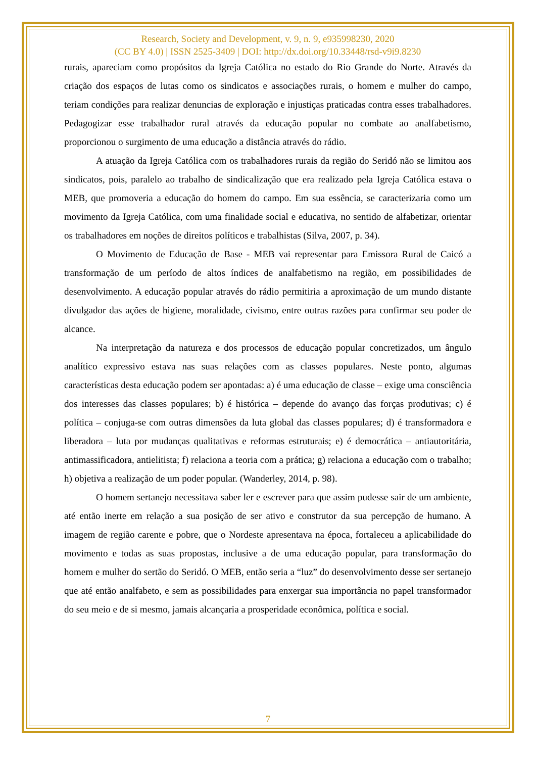Research, Society and Development, v. 9, n. 9, e935998230, 2020
(CC BY 4.0) | ISSN 2525-3409 | DOI: http://dx.doi.org/10.33448/rsd-v9i9.8230
rurais, apareciam como propósitos da Igreja Católica no estado do Rio Grande do Norte. Através da criação dos espaços de lutas como os sindicatos e associações rurais, o homem e mulher do campo, teriam condições para realizar denuncias de exploração e injustiças praticadas contra esses trabalhadores. Pedagogizar esse trabalhador rural através da educação popular no combate ao analfabetismo, proporcionou o surgimento de uma educação a distância através do rádio.
A atuação da Igreja Católica com os trabalhadores rurais da região do Seridó não se limitou aos sindicatos, pois, paralelo ao trabalho de sindicalização que era realizado pela Igreja Católica estava o MEB, que promoveria a educação do homem do campo. Em sua essência, se caracterizaria como um movimento da Igreja Católica, com uma finalidade social e educativa, no sentido de alfabetizar, orientar os trabalhadores em noções de direitos políticos e trabalhistas (Silva, 2007, p. 34).
O Movimento de Educação de Base - MEB vai representar para Emissora Rural de Caicó a transformação de um período de altos índices de analfabetismo na região, em possibilidades de desenvolvimento. A educação popular através do rádio permitiria a aproximação de um mundo distante divulgador das ações de higiene, moralidade, civismo, entre outras razões para confirmar seu poder de alcance.
Na interpretação da natureza e dos processos de educação popular concretizados, um ângulo analítico expressivo estava nas suas relações com as classes populares. Neste ponto, algumas características desta educação podem ser apontadas: a) é uma educação de classe – exige uma consciência dos interesses das classes populares; b) é histórica – depende do avanço das forças produtivas; c) é política – conjuga-se com outras dimensões da luta global das classes populares; d) é transformadora e liberadora – luta por mudanças qualitativas e reformas estruturais; e) é democrática – antiautoritária, antimassificadora, antielitista; f) relaciona a teoria com a prática; g) relaciona a educação com o trabalho; h) objetiva a realização de um poder popular. (Wanderley, 2014, p. 98).
O homem sertanejo necessitava saber ler e escrever para que assim pudesse sair de um ambiente, até então inerte em relação a sua posição de ser ativo e construtor da sua percepção de humano. A imagem de região carente e pobre, que o Nordeste apresentava na época, fortaleceu a aplicabilidade do movimento e todas as suas propostas, inclusive a de uma educação popular, para transformação do homem e mulher do sertão do Seridó. O MEB, então seria a “luz” do desenvolvimento desse ser sertanejo que até então analfabeto, e sem as possibilidades para enxergar sua importância no papel transformador do seu meio e de si mesmo, jamais alcançaria a prosperidade econômica, política e social.
7